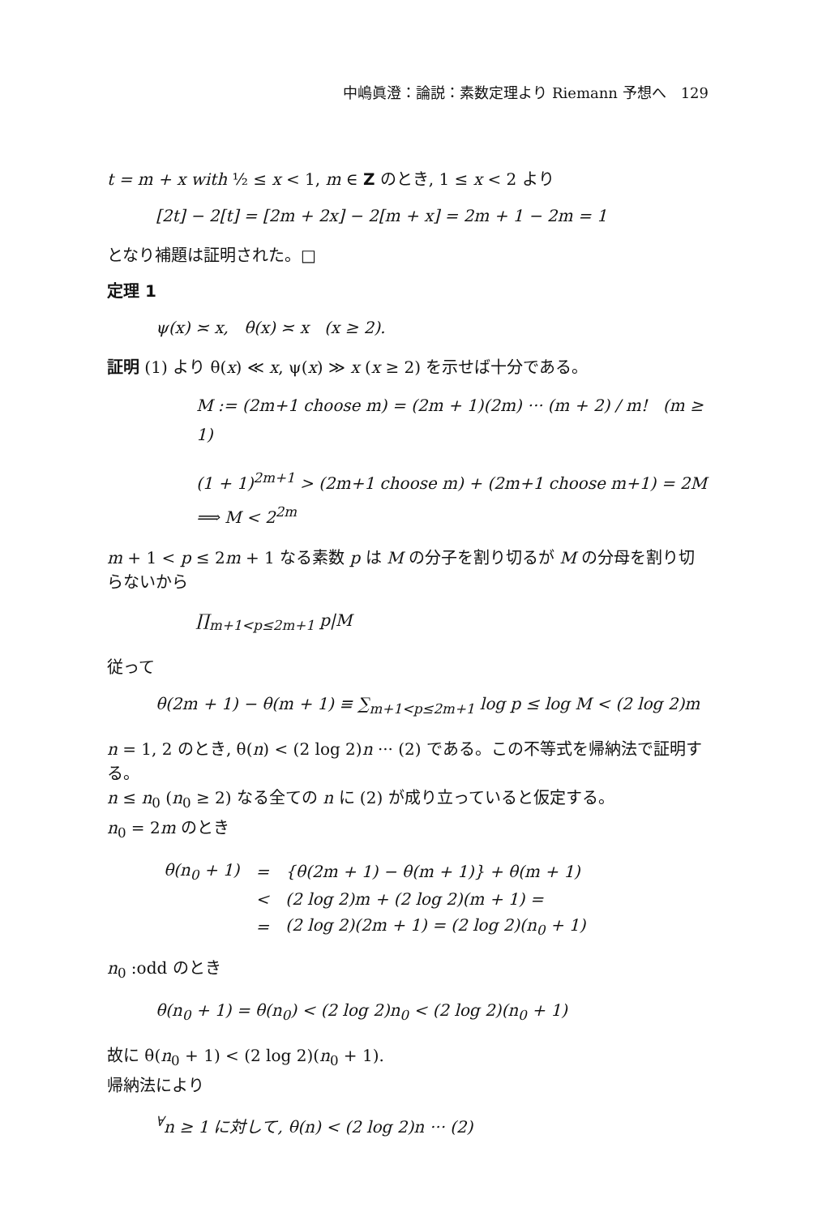中嶋眞澄：論説：素数定理より Riemann 予想へ　129
t = m + x with ½ ≤ x < 1, m ∈ Z のとき, 1 ≤ x < 2 より
[2t] − 2[t] = [2m + 2x] − 2[m + x] = 2m + 1 − 2m = 1
となり補題は証明された。□
定理 1
ψ(x) ≍ x, θ(x) ≍ x (x ≥ 2).
証明 (1) より θ(x) ≪ x, ψ(x) ≫ x (x ≥ 2) を示せば十分である。
M := (2m+1 choose m) = (2m + 1)(2m) ··· (m + 2) / m! (m ≥ 1)
(1 + 1)<sup>2m+1</sup> > (2m+1 choose m) + (2m+1 choose m+1) = 2M ⟹ M < 2<sup>2m</sup>
m + 1 < p ≤ 2m + 1 なる素数 p は M の分子を割り切るが M の分母を割り切らないから
∏<sub>m+1<p≤2m+1</sub> p|M
従って
θ(2m + 1) − θ(m + 1) ≡ ∑<sub>m+1<p≤2m+1</sub> log p ≤ log M < (2 log 2)m
n = 1, 2 のとき, θ(n) < (2 log 2)n ··· (2) である。この不等式を帰納法で証明する。
n ≤ n<sub>0</sub> (n<sub>0</sub> ≥ 2) なる全ての n に (2) が成り立っていると仮定する。
n<sub>0</sub> = 2m のとき
| θ(n<sub>0</sub> + 1) | = | {θ(2m + 1) − θ(m + 1)} + θ(m + 1) |
| | < | (2 log 2)m + (2 log 2)(m + 1) = |
| | = | (2 log 2)(2m + 1) = (2 log 2)(n<sub>0</sub> + 1) |
n<sub>0</sub> :odd のとき
θ(n<sub>0</sub> + 1) = θ(n<sub>0</sub>) < (2 log 2)n<sub>0</sub> < (2 log 2)(n<sub>0</sub> + 1)
故に θ(n<sub>0</sub> + 1) < (2 log 2)(n<sub>0</sub> + 1).
帰納法により
<sup>∀</sup>n ≥ 1 に対して, θ(n) < (2 log 2)n ··· (2)